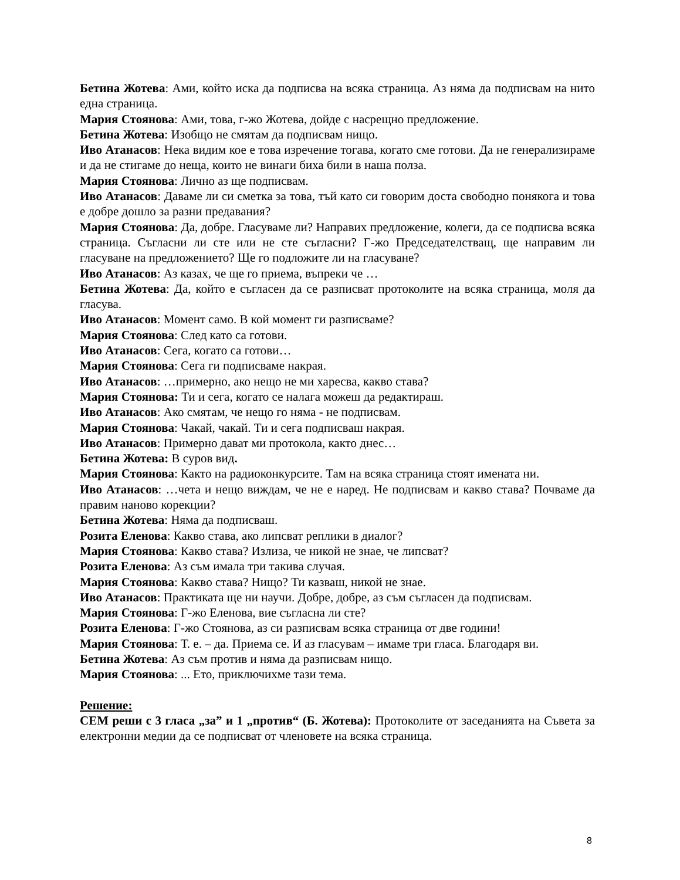Бетина Жотева: Ами, който иска да подписва на всяка страница. Аз няма да подписвам на нито една страница.
Мария Стоянова: Ами, това, г-жо Жотева, дойде с насрещно предложение.
Бетина Жотева: Изобщо не смятам да подписвам нищо.
Иво Атанасов: Нека видим кое е това изречение тогава, когато сме готови. Да не генерализираме и да не стигаме до неща, които не винаги биха били в наша полза.
Мария Стоянова: Лично аз ще подписвам.
Иво Атанасов: Даваме ли си сметка за това, тъй като си говорим доста свободно понякога и това е добре дошло за разни предавания?
Мария Стоянова: Да, добре. Гласуваме ли? Направих предложение, колеги, да се подписва всяка страница. Съгласни ли сте или не сте съгласни? Г-жо Председателстващ, ще направим ли гласуване на предложението? Ще го подложите ли на гласуване?
Иво Атанасов: Аз казах, че ще го приема, въпреки че …
Бетина Жотева: Да, който е съгласен да се разписват протоколите на всяка страница, моля да гласува.
Иво Атанасов: Момент само. В кой момент ги разписваме?
Мария Стоянова: След като са готови.
Иво Атанасов: Сега, когато са готови…
Мария Стоянова: Сега ги подписваме накрая.
Иво Атанасов: …примерно, ако нещо не ми харесва, какво става?
Мария Стоянова: Ти и сега, когато се налага можеш да редактираш.
Иво Атанасов: Ако смятам, че нещо го няма - не подписвам.
Мария Стоянова: Чакай, чакай. Ти и сега подписваш накрая.
Иво Атанасов: Примерно дават ми протокола, както днес…
Бетина Жотева: В суров вид.
Мария Стоянова: Както на радиоконкурсите. Там на всяка страница стоят имената ни.
Иво Атанасов: …чета и нещо виждам, че не е наред. Не подписвам и какво става? Почваме да правим наново корекции?
Бетина Жотева: Няма да подписваш.
Розита Еленова: Какво става, ако липсват реплики в диалог?
Мария Стоянова: Какво става? Излиза, че никой не знае, че липсват?
Розита Еленова: Аз съм имала три такива случая.
Мария Стоянова: Какво става? Нищо? Ти казваш, никой не знае.
Иво Атанасов: Практиката ще ни научи. Добре, добре, аз съм съгласен да подписвам.
Мария Стоянова: Г-жо Еленова, вие съгласна ли сте?
Розита Еленова: Г-жо Стоянова, аз си разписвам всяка страница от две години!
Мария Стоянова: Т. е. – да. Приема се. И аз гласувам – имаме три гласа. Благодаря ви.
Бетина Жотева: Аз съм против и няма да разписвам нищо.
Мария Стоянова: ... Ето, приключихме тази тема.
Решение:
СЕМ реши с 3 гласа „за” и 1 „против“ (Б. Жотева): Протоколите от заседанията на Съвета за електронни медии да се подписват от членовете на всяка страница.
8